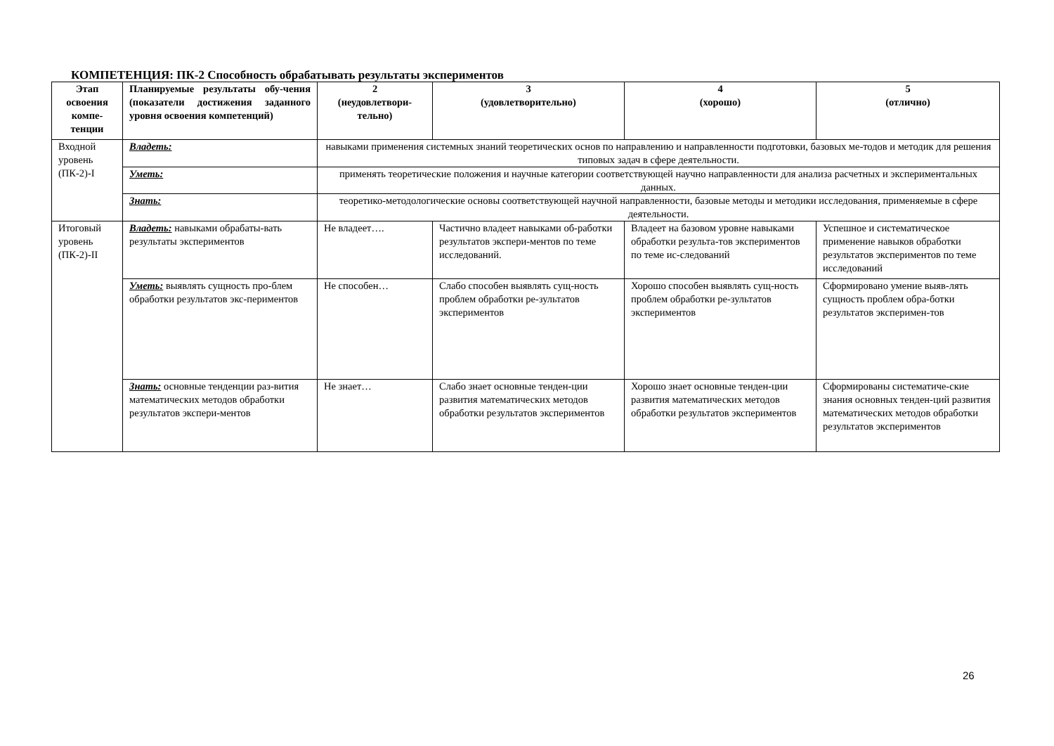КОМПЕТЕНЦИЯ: ПК-2 Способность обрабатывать результаты экспериментов
| Этап освоения компе-тенции | Планируемые результаты обу-чения (показатели достижения заданного уровня освоения компетенций) | 2 (неудовлетвори-тельно) | 3 (удовлетворительно) | 4 (хорошо) | 5 (отлично) |
| --- | --- | --- | --- | --- | --- |
| Входной уровень (ПК-2)-I | Владеть: | навыками применения системных знаний теоретических основ по направлению и направленности подготовки, базовых ме-тодов и методик для решения типовых задач в сфере деятельности. | | | |
| | Уметь: | применять теоретические положения и научные категории соответствующей научно направленности для анализа расчетных и экспериментальных данных. | | | |
| | Знать: | теоретико-методологические основы соответствующей научной направленности, базовые методы и методики исследования, применяемые в сфере деятельности. | | | |
| Итоговый уровень (ПК-2)-II | Владеть: навыками обрабаты-вать результаты экспериментов | Не владеет…. | Частично владеет навыками об-работки результатов экспери-ментов по теме исследований. | Владеет на базовом уровне навыками обработки результа-тов экспериментов по теме ис-следований | Успешное и систематическое применение навыков обработки результатов экспериментов по теме исследований |
| | Уметь: выявлять сущность про-блем обработки результатов экс-периментов | Не способен… | Слабо способен выявлять сущ-ность проблем обработки ре-зультатов экспериментов | Хорошо способен выявлять сущ-ность проблем обработки ре-зультатов экспериментов | Сформировано умение выяв-лять сущность проблем обра-ботки результатов эксперимен-тов |
| | Знать: основные тенденции раз-вития математических методов обработки результатов экспери-ментов | Не знает… | Слабо знает основные тенден-ции развития математических методов обработки результатов экспериментов | Хорошо знает основные тенден-ции развития математических методов обработки результатов экспериментов | Сформированы систематиче-ские знания основных тенден-ций развития математических методов обработки результатов экспериментов |
26